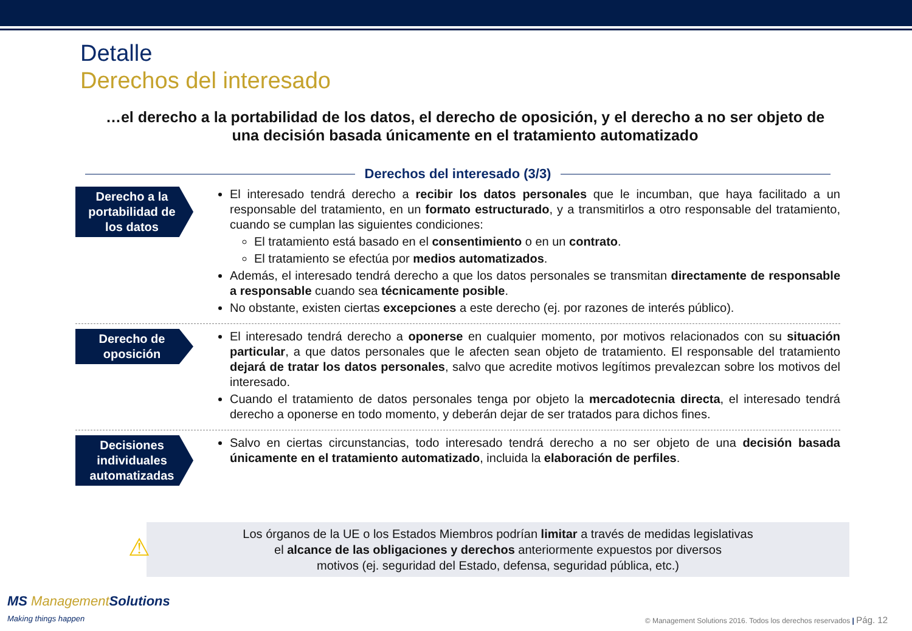Detalle
Derechos del interesado
…el derecho a la portabilidad de los datos, el derecho de oposición, y el derecho a no ser objeto de una decisión basada únicamente en el tratamiento automatizado
Derechos del interesado (3/3)
Derecho a la portabilidad de los datos
El interesado tendrá derecho a recibir los datos personales que le incumban, que haya facilitado a un responsable del tratamiento, en un formato estructurado, y a transmitirlos a otro responsable del tratamiento, cuando se cumplan las siguientes condiciones:
El tratamiento está basado en el consentimiento o en un contrato.
El tratamiento se efectúa por medios automatizados.
Además, el interesado tendrá derecho a que los datos personales se transmitan directamente de responsable a responsable cuando sea técnicamente posible.
No obstante, existen ciertas excepciones a este derecho (ej. por razones de interés público).
Derecho de oposición
El interesado tendrá derecho a oponerse en cualquier momento, por motivos relacionados con su situación particular, a que datos personales que le afecten sean objeto de tratamiento. El responsable del tratamiento dejará de tratar los datos personales, salvo que acredite motivos legítimos prevalezcan sobre los motivos del interesado.
Cuando el tratamiento de datos personales tenga por objeto la mercadotecnia directa, el interesado tendrá derecho a oponerse en todo momento, y deberán dejar de ser tratados para dichos fines.
Decisiones individuales automatizadas
Salvo en ciertas circunstancias, todo interesado tendrá derecho a no ser objeto de una decisión basada únicamente en el tratamiento automatizado, incluida la elaboración de perfiles.
⚠
Los órganos de la UE o los Estados Miembros podrían limitar a través de medidas legislativas
el alcance de las obligaciones y derechos anteriormente expuestos por diversos
motivos (ej. seguridad del Estado, defensa, seguridad pública, etc.)
MS ManagementSolutions
Making things happen
© Management Solutions 2016. Todos los derechos reservados | Pág. 12